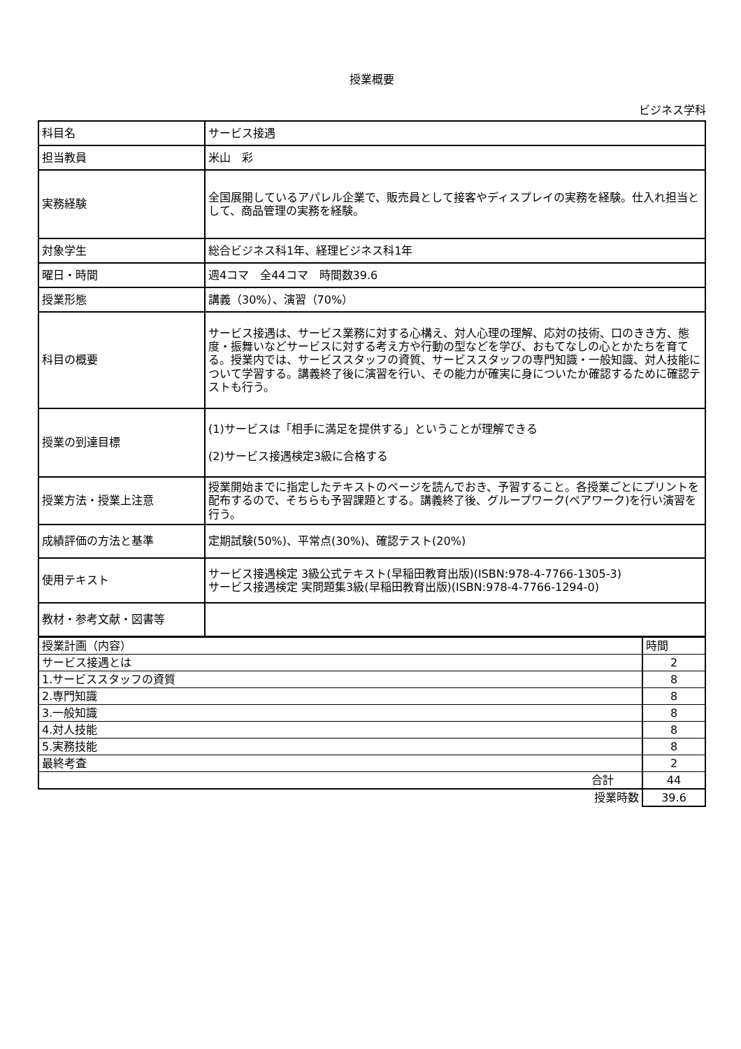授業概要
ビジネス学科
| 科目名 | サービス接遇 |
| 担当教員 | 米山 彩 |
| 実務経験 | 全国展開しているアパレル企業で、販売員として接客やディスプレイの実務を経験。仕入れ担当として、商品管理の実務を経験。 |
| 対象学生 | 総合ビジネス科1年、経理ビジネス科1年 |
| 曜日・時間 | 週4コマ 全44コマ 時間数39.6 |
| 授業形態 | 講義（30%）、演習（70%） |
| 科目の概要 | サービス接遇は、サービス業務に対する心構え、対人心理の理解、応対の技術、口のきき方、態度・振舞いなどサービスに対する考え方や行動の型などを学び、おもてなしの心とかたちを育てる。授業内では、サービススタッフの資質、サービススタッフの専門知識・一般知識、対人技能について学習する。講義終了後に演習を行い、その能力が確実に身についたか確認するために確認テストも行う。 |
| 授業の到達目標 | (1)サービスは「相手に満足を提供する」ということが理解できる (2)サービス接遇検定3級に合格する |
| 授業方法・授業上注意 | 授業開始までに指定したテキストのページを読んでおき、予習すること。各授業ごとにプリントを配布するので、そちらも予習課題とする。講義終了後、グループワーク(ペアワーク)を行い演習を行う。 |
| 成績評価の方法と基準 | 定期試験(50%)、平常点(30%)、確認テスト(20%) |
| 使用テキスト | サービス接遇検定 3級公式テキスト(早稲田教育出版)(ISBN:978-4-7766-1305-3) サービス接遇検定 実問題集3級(早稲田教育出版)(ISBN:978-4-7766-1294-0) |
| 教材・参考文献・図書等 | |
| 授業計画（内容） | 時間 |
| サービス接遇とは | 2 |
| 1.サービススタッフの資質 | 8 |
| 2.専門知識 | 8 |
| 3.一般知識 | 8 |
| 4.対人技能 | 8 |
| 5.実務技能 | 8 |
| 最終考査 | 2 |
| 合計 | 44 |
| 授業時数 | 39.6 |